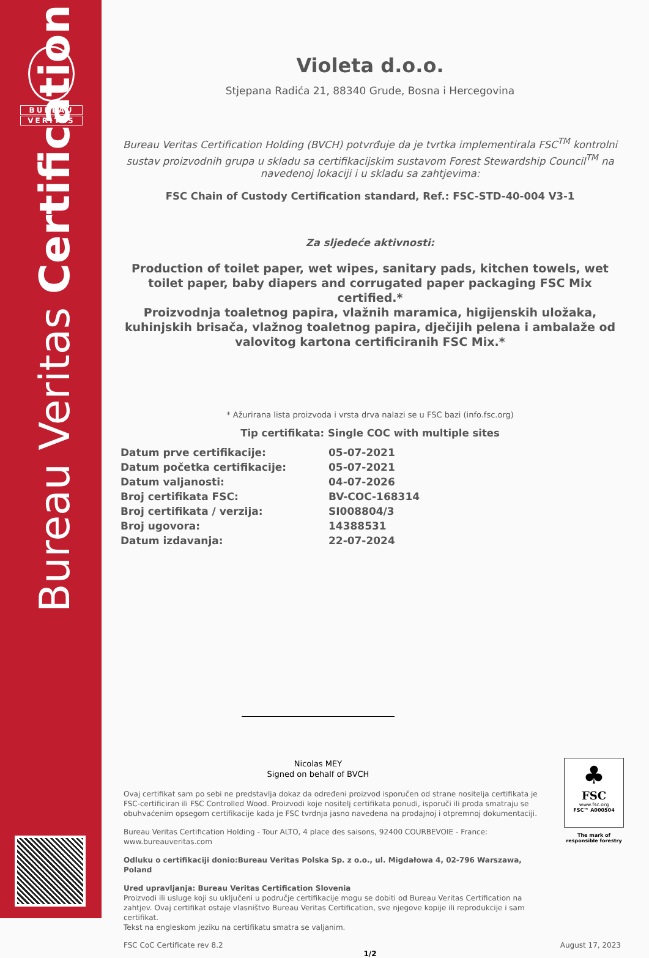BUREAU
VERITAS
Bureau Veritas Certification
Violeta d.o.o.
Stjepana Radića 21, 88340 Grude, Bosna i Hercegovina
Bureau Veritas Certification Holding (BVCH) potvrđuje da je tvrtka implementirala FSC<sup>TM</sup> kontrolni sustav proizvodnih grupa u skladu sa certifikacijskim sustavom Forest Stewardship Council<sup>TM</sup> na navedenoj lokaciji i u skladu sa zahtjevima:
FSC Chain of Custody Certification standard, Ref.: FSC-STD-40-004 V3-1
Za sljedeće aktivnosti:
Production of toilet paper, wet wipes, sanitary pads, kitchen towels, wet toilet paper, baby diapers and corrugated paper packaging FSC Mix certified.*
Proizvodnja toaletnog papira, vlažnih maramica, higijenskih uložaka, kuhinjskih brisača, vlažnog toaletnog papira, dječijih pelena i ambalaže od valovitog kartona certificiranih FSC Mix.*
* Ažurirana lista proizvoda i vrsta drva nalazi se u FSC bazi (info.fsc.org)
Tip certifikata: Single COC with multiple sites
| Datum prve certifikacije: | 05-07-2021 |
| Datum početka certifikacije: | 05-07-2021 |
| Datum valjanosti: | 04-07-2026 |
| Broj certifikata FSC: | BV-COC-168314 |
| Broj certifikata / verzija: | SI008804/3 |
| Broj ugovora: | 14388531 |
| Datum izdavanja: | 22-07-2024 |
Nicolas MEY
Signed on behalf of BVCH
Ovaj certifikat sam po sebi ne predstavlja dokaz da određeni proizvod isporučen od strane nositelja certifikata je FSC-certificiran ili FSC Controlled Wood. Proizvodi koje nositelj certifikata ponudi, isporuči ili proda smatraju se obuhvaćenim opsegom certifikacije kada je FSC tvrdnja jasno navedena na prodajnoj i otpremnoj dokumentaciji.
Bureau Veritas Certification Holding - Tour ALTO, 4 place des saisons, 92400 COURBEVOIE - France: www.bureauveritas.com
Odluku o certifikaciji donio:Bureau Veritas Polska Sp. z o.o., ul. Migdałowa 4, 02-796 Warszawa, Poland
Ured upravljanja: Bureau Veritas Certification Slovenia
Proizvodi ili usluge koji su uključeni u područje certifikacije mogu se dobiti od Bureau Veritas Certification na zahtjev. Ovaj certifikat ostaje vlasništvo Bureau Veritas Certification, sve njegove kopije ili reprodukcije i sam certifikat.
Tekst na engleskom jeziku na certifikatu smatra se valjanim.
FSC CoC Certificate rev 8.2 August 17, 2023
1/2
♣
FSC
www.fsc.org
FSC™ A000504
The mark of responsible forestry